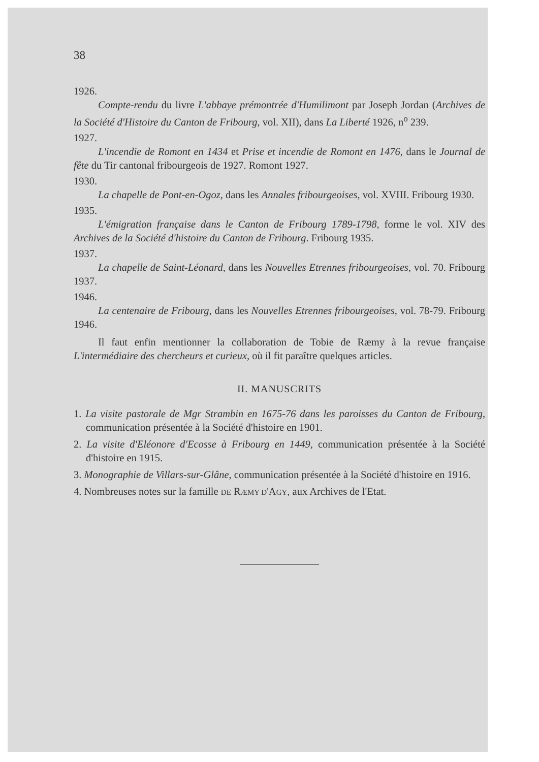38
1926.
Compte-rendu du livre L'abbaye prémontrée d'Humilimont par Joseph Jordan (Archives de la Société d'Histoire du Canton de Fribourg, vol. XII), dans La Liberté 1926, n<sup>o</sup> 239.
1927.
L'incendie de Romont en 1434 et Prise et incendie de Romont en 1476, dans le Journal de fête du Tir cantonal fribourgeois de 1927. Romont 1927.
1930.
La chapelle de Pont-en-Ogoz, dans les Annales fribourgeoises, vol. XVIII. Fribourg 1930.
1935.
L'émigration française dans le Canton de Fribourg 1789-1798, forme le vol. XIV des Archives de la Société d'histoire du Canton de Fribourg. Fribourg 1935.
1937.
La chapelle de Saint-Léonard, dans les Nouvelles Etrennes fribourgeoises, vol. 70. Fribourg 1937.
1946.
La centenaire de Fribourg, dans les Nouvelles Etrennes fribourgeoises, vol. 78-79. Fribourg 1946.
Il faut enfin mentionner la collaboration de Tobie de Ræmy à la revue française L'intermédiaire des chercheurs et curieux, où il fit paraître quelques articles.
II. MANUSCRITS
1. La visite pastorale de Mgr Strambin en 1675-76 dans les paroisses du Canton de Fribourg, communication présentée à la Société d'histoire en 1901.
2. La visite d'Eléonore d'Ecosse à Fribourg en 1449, communication présentée à la Société d'histoire en 1915.
3. Monographie de Villars-sur-Glâne, communication présentée à la Société d'histoire en 1916.
4. Nombreuses notes sur la famille DE RÆMY D'AGY, aux Archives de l'Etat.